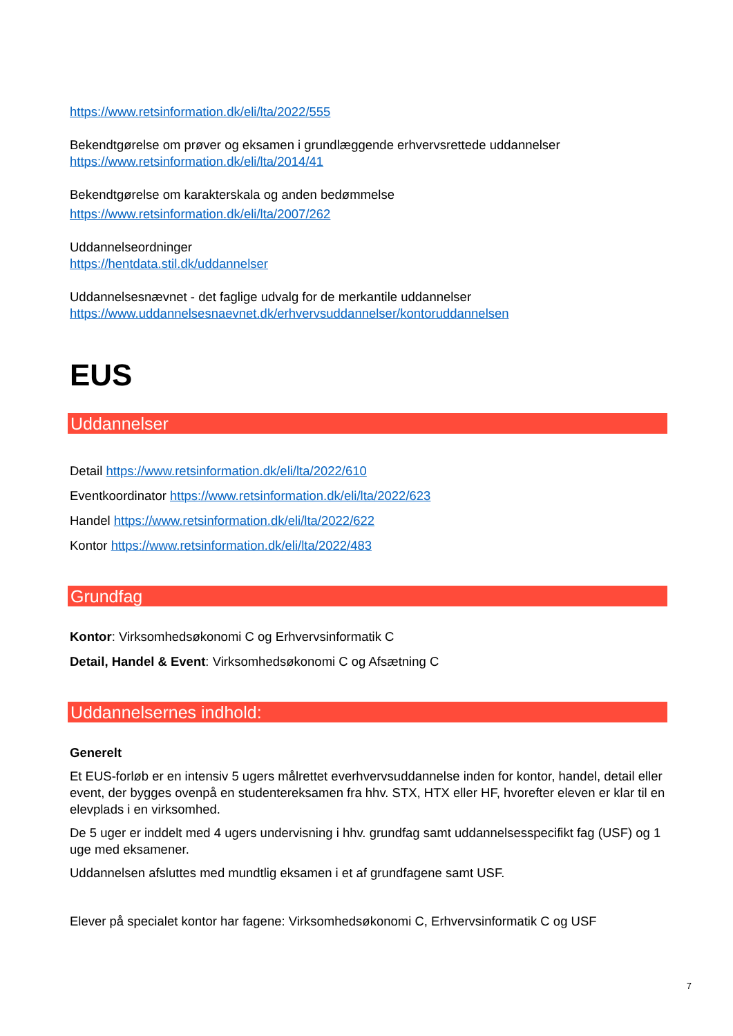https://www.retsinformation.dk/eli/lta/2022/555
Bekendtgørelse om prøver og eksamen i grundlæggende erhvervsrettede uddannelser
https://www.retsinformation.dk/eli/lta/2014/41
Bekendtgørelse om karakterskala og anden bedømmelse
https://www.retsinformation.dk/eli/lta/2007/262
Uddannelseordninger
https://hentdata.stil.dk/uddannelser
Uddannelsesnævnet - det faglige udvalg for de merkantile uddannelser
https://www.uddannelsesnaevnet.dk/erhvervsuddannelser/kontoruddannelsen
EUS
Uddannelser
Detail https://www.retsinformation.dk/eli/lta/2022/610
Eventkoordinator https://www.retsinformation.dk/eli/lta/2022/623
Handel https://www.retsinformation.dk/eli/lta/2022/622
Kontor https://www.retsinformation.dk/eli/lta/2022/483
Grundfag
Kontor: Virksomhedsøkonomi C og Erhvervsinformatik C
Detail, Handel & Event: Virksomhedsøkonomi C og Afsætning C
Uddannelsernes indhold:
Generelt
Et EUS-forløb er en intensiv 5 ugers målrettet everhvervsuddannelse inden for kontor, handel, detail eller event, der bygges ovenpå en studentereksamen fra hhv. STX, HTX eller HF, hvorefter eleven er klar til en elevplads i en virksomhed.
De 5 uger er inddelt med 4 ugers undervisning i hhv. grundfag samt uddannelsesspecifikt fag (USF) og 1 uge med eksamener.
Uddannelsen afsluttes med mundtlig eksamen i et af grundfagene samt USF.
Elever på specialet kontor har fagene: Virksomhedsøkonomi C, Erhvervsinformatik C og USF
7